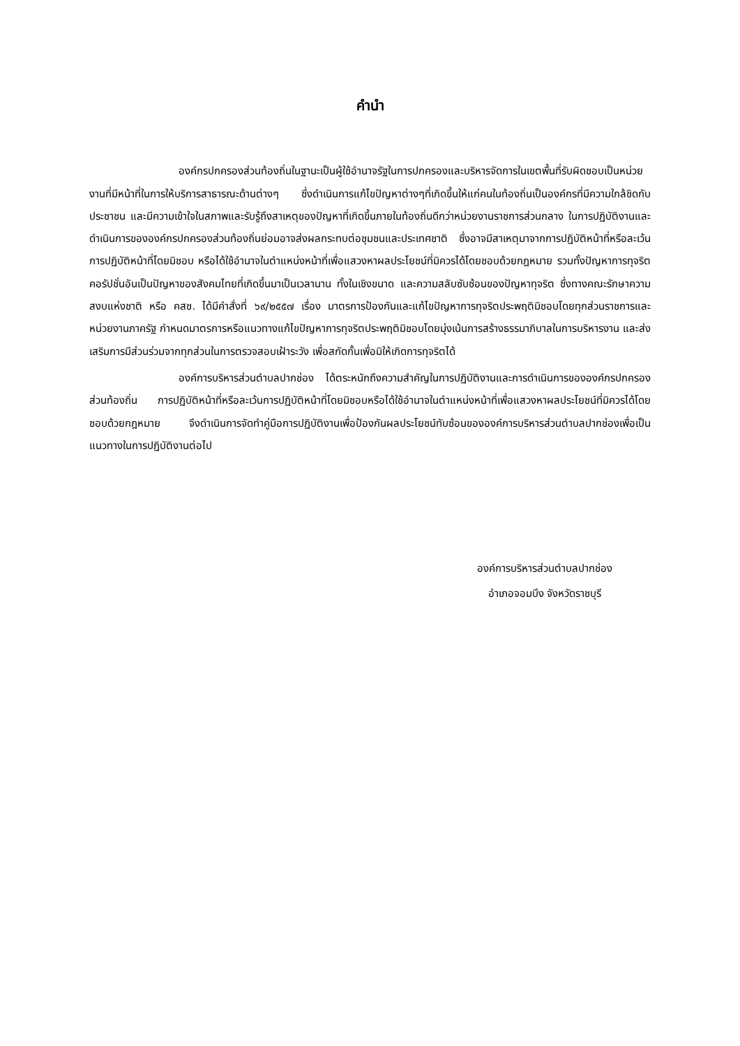คำนำ
องค์กรปกครองส่วนท้องถิ่นในฐานะเป็นผู้ใช้อำนาจรัฐในการปกครองและบริหารจัดการในเขตพื้นที่รับผิดชอบเป็นหน่วยงานที่มีหน้าที่ในการให้บริการสาธารณะด้านต่างๆ ซึ่งดำเนินการแก้ไขปัญหาต่างๆที่เกิดขึ้นให้แก่คนในท้องถิ่นเป็นองค์กรที่มีความใกล้ชิดกับประชาชน และมีความเข้าใจในสภาพและรับรู้ถึงสาเหตุของปัญหาที่เกิดขึ้นภายในท้องถิ่นดีกว่าหน่วยงานราชการส่วนกลาง ในการปฏิบัติงานและดำเนินการขององค์กรปกครองส่วนท้องถิ่นย่อมอาจส่งผลกระทบต่อชุมชนและประเทศชาติ ซึ่งอาจมีสาเหตุมาจากการปฏิบัติหน้าที่หรือละเว้นการปฏิบัติหน้าที่โดยมิชอบ หรือได้ใช้อำนาจในตำแหน่งหน้าที่เพื่อแสวงหาผลประโยชน์ที่มิควรได้โดยชอบด้วยกฎหมาย รวมทั้งปัญหาการทุจริตคอรัปชั่นอันเป็นปัญหาของสังคมไทยที่เกิดขึ้นมาเป็นเวลานาน ทั้งในเชิงขนาด และความสลับซับซ้อนของปัญหาทุจริต ซึ่งทางคณะรักษาความสงบแห่งชาติ หรือ คสช. ได้มีคำสั่งที่ ๖๙/๒๕๕๗ เรื่อง มาตรการป้องกันและแก้ไขปัญหาการทุจริตประพฤติมิชอบโดยทุกส่วนราชการและหน่วยงานภาครัฐ กำหนดมาตรการหรือแนวทางแก้ไขปัญหาการทุจริตประพฤติมิชอบโดยมุ่งเน้นการสร้างธรรมาภิบาลในการบริหารงาน และส่งเสริมการมีส่วนร่วมจากทุกส่วนในการตรวจสอบเฝ้าระวัง เพื่อสกัดกั้นเพื่อมิให้เกิดการทุจริตได้
องค์การบริหารส่วนตำบลปากช่อง ได้ตระหนักถึงความสำคัญในการปฏิบัติงานและการดำเนินการขององค์กรปกครองส่วนท้องถิ่น การปฏิบัติหน้าที่หรือละเว้นการปฏิบัติหน้าที่โดยมิชอบหรือได้ใช้อำนาจในตำแหน่งหน้าที่เพื่อแสวงหาผลประโยชน์ที่มิควรได้โดยชอบด้วยกฎหมาย จึงดำเนินการจัดทำคู่มือการปฏิบัติงานเพื่อป้องกันผลประโยชน์ทับซ้อนขององค์การบริหารส่วนตำบลปากช่องเพื่อเป็นแนวทางในการปฏิบัติงานต่อไป
องค์การบริหารส่วนตำบลปากช่อง
อำเภอจอมบึง จังหวัดราชบุรี